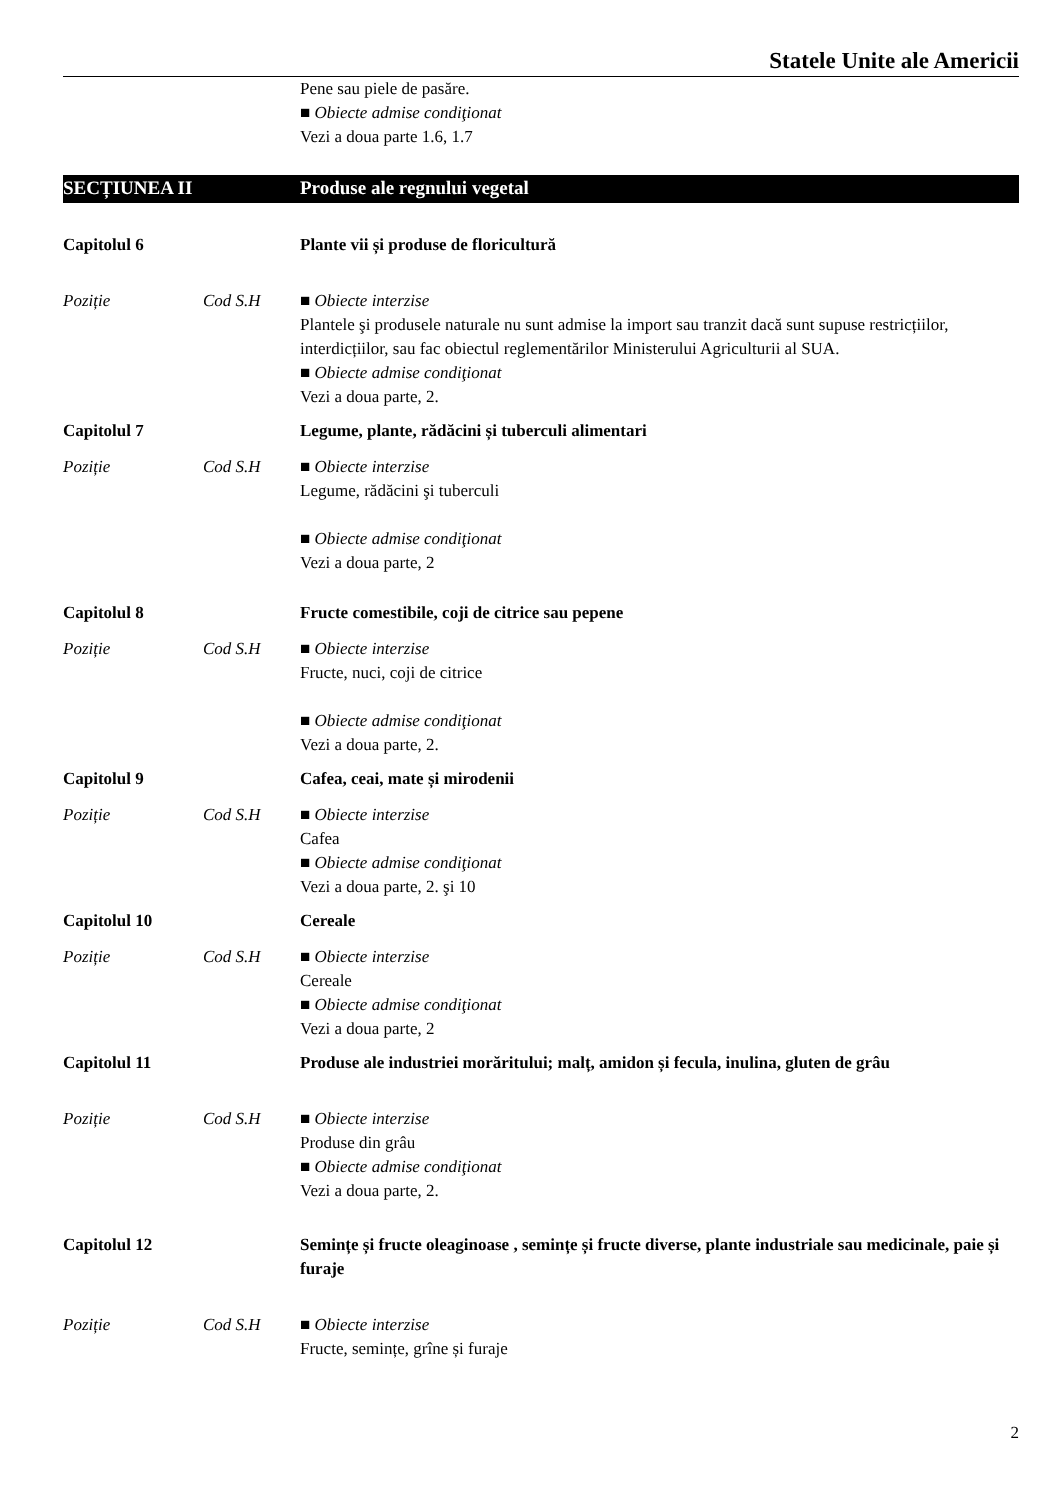Statele Unite ale Americii
Pene sau piele de pasăre.
■ Obiecte admise condiţionat
Vezi a doua parte 1.6, 1.7
SECȚIUNEA II Produse ale regnului vegetal
Capitolul 6 Plante vii și produse de floricultură
Poziție Cod S.H ■ Obiecte interzise
Plantele şi produsele naturale nu sunt admise la import sau tranzit dacă sunt supuse restricțiilor, interdicțiilor, sau fac obiectul reglementărilor Ministerului Agriculturii al SUA.
■ Obiecte admise condiţionat
Vezi a doua parte, 2.
Capitolul 7 Legume, plante, rădăcini și tuberculi alimentari
Poziție Cod S.H ■ Obiecte interzise
Legume, rădăcini şi tuberculi
■ Obiecte admise condiţionat
Vezi a doua parte, 2
Capitolul 8 Fructe comestibile, coji de citrice sau pepene
Poziție Cod S.H ■ Obiecte interzise
Fructe, nuci, coji de citrice
■ Obiecte admise condiţionat
Vezi a doua parte, 2.
Capitolul 9 Cafea, ceai, mate și mirodenii
Poziție Cod S.H ■ Obiecte interzise
Cafea
■ Obiecte admise condiţionat
Vezi a doua parte, 2. şi 10
Capitolul 10 Cereale
Poziție Cod S.H ■ Obiecte interzise
Cereale
■ Obiecte admise condiţionat
Vezi a doua parte, 2
Capitolul 11 Produse ale industriei morăritului; malț, amidon și fecula, inulina, gluten de grâu
Poziție Cod S.H ■ Obiecte interzise
Produse din grâu
■ Obiecte admise condiţionat
Vezi a doua parte, 2.
Capitolul 12 Semințe și fructe oleaginoase , semințe și fructe diverse, plante industriale sau medicinale, paie și furaje
Poziție Cod S.H ■ Obiecte interzise
Fructe, semințe, grîne și furaje
2